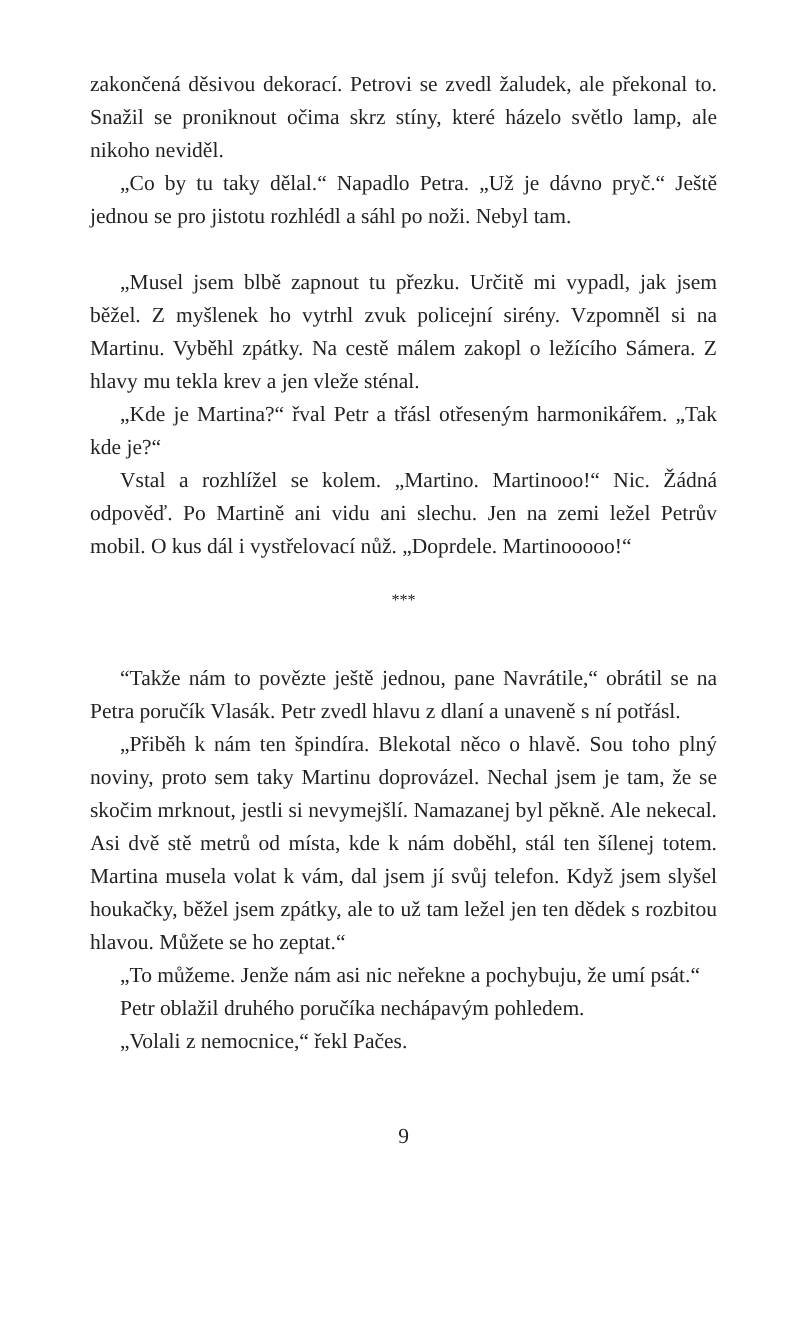zakončená děsivou dekorací. Petrovi se zvedl žaludek, ale překonal to. Snažil se proniknout očima skrz stíny, které házelo světlo lamp, ale nikoho neviděl.
„Co by tu taky dělal.“ Napadlo Petra. „Už je dávno pryč.“ Ještě jednou se pro jistotu rozhlédl a sáhl po noži. Nebyl tam.
„Musel jsem blbě zapnout tu přezku. Určitě mi vypadl, jak jsem běžel. Z myšlenek ho vytrhl zvuk policejní sirény. Vzpomněl si na Martinu. Vyběhl zpátky. Na cestě málem zakopl o ležícího Sámera. Z hlavy mu tekla krev a jen vleže sténal.
„Kde je Martina?“ řval Petr a třásl otřeseným harmonikářem. „Tak kde je?“
Vstal a rozhlížel se kolem. „Martino. Martinooo!“ Nic. Žádná odpověď. Po Martině ani vidu ani slechu. Jen na zemi ležel Petrův mobil. O kus dál i vystřelovací nůž. „Doprdele. Martinooooo!“
***
“Takže nám to povězte ještě jednou, pane Navrátile,“ obrátil se na Petra poručík Vlasák. Petr zvedl hlavu z dlaní a unaveně s ní potřásl.
„Přiběh k nám ten špindíra. Blekotal něco o hlavě. Sou toho plný noviny, proto sem taky Martinu doprovázel. Nechal jsem je tam, že se skočim mrknout, jestli si nevymejšlí. Namazanej byl pěkně. Ale nekecal. Asi dvě stě metrů od místa, kde k nám doběhl, stál ten šílenej totem. Martina musela volat k vám, dal jsem jí svůj telefon. Když jsem slyšel houkačky, běžel jsem zpátky, ale to už tam ležel jen ten dědek s rozbitou hlavou. Můžete se ho zeptat.“
„To můžeme. Jenže nám asi nic neřekne a pochybuju, že umí psát.“
Petr oblažil druhého poručíka nechápavým pohledem.
„Volali z nemocnice,“ řekl Pačes.
9